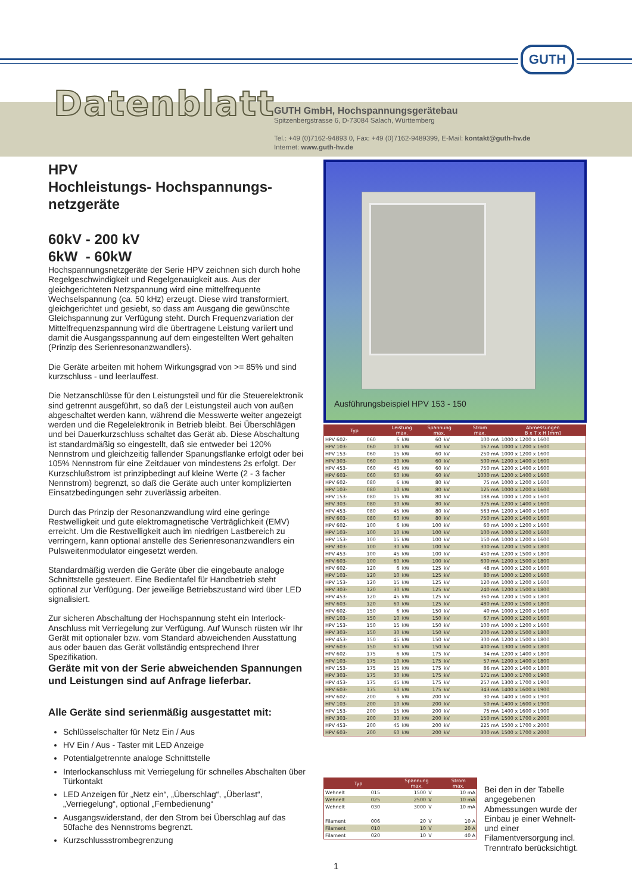GUTH
Datenblatt
GUTH GmbH, Hochspannungsgerätebau
Spitzenbergstrasse 6, D-73084 Salach, Württemberg
Tel.: +49 (0)7162-94893 0, Fax: +49 (0)7162-9489399, E-Mail: kontakt@guth-hv.de
Internet: www.guth-hv.de
HPV
Hochleistungs- Hochspannungs-netzgeräte
60kV - 200 kV
6kW - 60kW
Hochspannungsnetzgeräte der Serie HPV zeichnen sich durch hohe Regelgeschwindigkeit und Regelgenauigkeit aus. Aus der gleichgerichteten Netzspannung wird eine mittelfrequente Wechselspannung (ca. 50 kHz) erzeugt. Diese wird transformiert, gleichgerichtet und gesiebt, so dass am Ausgang die gewünschte Gleichspannung zur Verfügung steht. Durch Frequenzvariation der Mittelfrequenzspannung wird die übertragene Leistung variiert und damit die Ausgangsspannung auf dem eingestellten Wert gehalten (Prinzip des Serienresonanzwandlers).
Die Geräte arbeiten mit hohem Wirkungsgrad von >= 85% und sind kurzschluss - und leerlauffest.
Die Netzanschlüsse für den Leistungsteil und für die Steuerelektronik sind getrennt ausgeführt, so daß der Leistungsteil auch von außen abgeschaltet werden kann, während die Messwerte weiter angezeigt werden und die Regelelektronik in Betrieb bleibt. Bei Überschlägen und bei Dauerkurzschluss schaltet das Gerät ab. Diese Abschaltung ist standardmäßig so eingestellt, daß sie entweder bei 120% Nennstrom und gleichzeitig fallender Spanungsflanke erfolgt oder bei 105% Nennstrom für eine Zeitdauer von mindestens 2s erfolgt. Der Kurzschlußstrom ist prinzipbedingt auf kleine Werte (2 - 3 facher Nennstrom) begrenzt, so daß die Geräte auch unter komplizierten Einsatzbedingungen sehr zuverlässig arbeiten.
Durch das Prinzip der Resonanzwandlung wird eine geringe Restwelligkeit und gute elektromagnetische Verträglichkeit (EMV) erreicht. Um die Restwelligkeit auch im niedrigen Lastbereich zu verringern, kann optional anstelle des Serienresonanzwandlers ein Pulsweitenmodulator eingesetzt werden.
Standardmäßig werden die Geräte über die eingebaute analoge Schnittstelle gesteuert. Eine Bedientafel für Handbetrieb steht optional zur Verfügung. Der jeweilige Betriebszustand wird über LED signalisiert.
Zur sicheren Abschaltung der Hochspannung steht ein Interlock-Anschluss mit Verriegelung zur Verfügung. Auf Wunsch rüsten wir Ihr Gerät mit optionaler bzw. vom Standard abweichenden Ausstattung aus oder bauen das Gerät vollständig entsprechend Ihrer Spezifikation.
Geräte mit von der Serie abweichenden Spannungen und Leistungen sind auf Anfrage lieferbar.
Alle Geräte sind serienmäßig ausgestattet mit:
Schlüsselschalter für Netz Ein / Aus
HV Ein / Aus - Taster mit LED Anzeige
Potentialgetrennte analoge Schnittstelle
Interlockanschluss mit Verriegelung für schnelles Abschalten über Türkontakt
LED Anzeigen für „Netz ein“, „Überschlag“, „Überlast“, „Verriegelung“, optional „Fernbedienung“
Ausgangswiderstand, der den Strom bei Überschlag auf das 50fache des Nennstroms begrenzt.
Kurzschlussstrombegrenzung
Ausführungsbeispiel HPV 153 - 150
| Typ | | Leistung max. | | Spannung max. | | Strom max. | Abmessungen B x T x H [mm] |
| --- | --- | --- | --- | --- | --- | --- | --- |
| HPV 602- | 060 | 6 | kW | 60 | kV | 100 mA | 1000 x 1200 x 1600 |
| HPV 103- | 060 | 10 | kW | 60 | kV | 167 mA | 1000 x 1200 x 1600 |
| HPV 153- | 060 | 15 | kW | 60 | kV | 250 mA | 1000 x 1200 x 1600 |
| HPV 303- | 060 | 30 | kW | 60 | kV | 500 mA | 1200 x 1400 x 1600 |
| HPV 453- | 060 | 45 | kW | 60 | kV | 750 mA | 1200 x 1400 x 1600 |
| HPV 603- | 060 | 60 | kW | 60 | kV | 1000 mA | 1200 x 1400 x 1600 |
| HPV 602- | 080 | 6 | kW | 80 | kV | 75 mA | 1000 x 1200 x 1600 |
| HPV 103- | 080 | 10 | kW | 80 | kV | 125 mA | 1000 x 1200 x 1600 |
| HPV 153- | 080 | 15 | kW | 80 | kV | 188 mA | 1000 x 1200 x 1600 |
| HPV 303- | 080 | 30 | kW | 80 | kV | 375 mA | 1200 x 1400 x 1600 |
| HPV 453- | 080 | 45 | kW | 80 | kV | 563 mA | 1200 x 1400 x 1600 |
| HPV 603- | 080 | 60 | kW | 80 | kV | 750 mA | 1200 x 1400 x 1600 |
| HPV 602- | 100 | 6 | kW | 100 | kV | 60 mA | 1000 x 1200 x 1600 |
| HPV 103- | 100 | 10 | kW | 100 | kV | 100 mA | 1000 x 1200 x 1600 |
| HPV 153- | 100 | 15 | kW | 100 | kV | 150 mA | 1000 x 1200 x 1600 |
| HPV 303- | 100 | 30 | kW | 100 | kV | 300 mA | 1200 x 1500 x 1800 |
| HPV 453- | 100 | 45 | kW | 100 | kV | 450 mA | 1200 x 1500 x 1800 |
| HPV 603- | 100 | 60 | kW | 100 | kV | 600 mA | 1200 x 1500 x 1800 |
| HPV 602- | 120 | 6 | kW | 125 | kV | 48 mA | 1000 x 1200 x 1600 |
| HPV 103- | 120 | 10 | kW | 125 | kV | 80 mA | 1000 x 1200 x 1600 |
| HPV 153- | 120 | 15 | kW | 125 | kV | 120 mA | 1000 x 1200 x 1600 |
| HPV 303- | 120 | 30 | kW | 125 | kV | 240 mA | 1200 x 1500 x 1800 |
| HPV 453- | 120 | 45 | kW | 125 | kV | 360 mA | 1200 x 1500 x 1800 |
| HPV 603- | 120 | 60 | kW | 125 | kV | 480 mA | 1200 x 1500 x 1800 |
| HPV 602- | 150 | 6 | kW | 150 | kV | 40 mA | 1000 x 1200 x 1600 |
| HPV 103- | 150 | 10 | kW | 150 | kV | 67 mA | 1000 x 1200 x 1600 |
| HPV 153- | 150 | 15 | kW | 150 | kV | 100 mA | 1000 x 1200 x 1600 |
| HPV 303- | 150 | 30 | kW | 150 | kV | 200 mA | 1200 x 1500 x 1800 |
| HPV 453- | 150 | 45 | kW | 150 | kV | 300 mA | 1200 x 1500 x 1800 |
| HPV 603- | 150 | 60 | kW | 150 | kV | 400 mA | 1300 x 1600 x 1800 |
| HPV 602- | 175 | 6 | kW | 175 | kV | 34 mA | 1200 x 1400 x 1800 |
| HPV 103- | 175 | 10 | kW | 175 | kV | 57 mA | 1200 x 1400 x 1800 |
| HPV 153- | 175 | 15 | kW | 175 | kV | 86 mA | 1200 x 1400 x 1800 |
| HPV 303- | 175 | 30 | kW | 175 | kV | 171 mA | 1300 x 1700 x 1900 |
| HPV 453- | 175 | 45 | kW | 175 | kV | 257 mA | 1300 x 1700 x 1900 |
| HPV 603- | 175 | 60 | kW | 175 | kV | 343 mA | 1400 x 1600 x 1900 |
| HPV 602- | 200 | 6 | kW | 200 | kV | 30 mA | 1400 x 1600 x 1900 |
| HPV 103- | 200 | 10 | kW | 200 | kV | 50 mA | 1400 x 1600 x 1900 |
| HPV 153- | 200 | 15 | kW | 200 | kV | 75 mA | 1400 x 1600 x 1900 |
| HPV 303- | 200 | 30 | kW | 200 | kV | 150 mA | 1500 x 1700 x 2000 |
| HPV 453- | 200 | 45 | kW | 200 | kV | 225 mA | 1500 x 1700 x 2000 |
| HPV 603- | 200 | 60 | kW | 200 | kV | 300 mA | 1500 x 1700 x 2000 |
| Typ | | Spannung max. | | Strom max. |
| --- | --- | --- | --- | --- |
| Wehnelt | 015 | 1500 | V | 10 mA |
| Wehnelt | 025 | 2500 | V | 10 mA |
| Wehnelt | 030 | 3000 | V | 10 mA |
| Filament | 006 | 20 | V | 10 A |
| Filament | 010 | 10 | V | 20 A |
| Filament | 020 | 10 | V | 40 A |
Bei den in der Tabelle angegebenen Abmessungen wurde der Einbau je einer Wehnelt- und einer Filamentversorgung incl. Trenntrafo berücksichtigt.
1